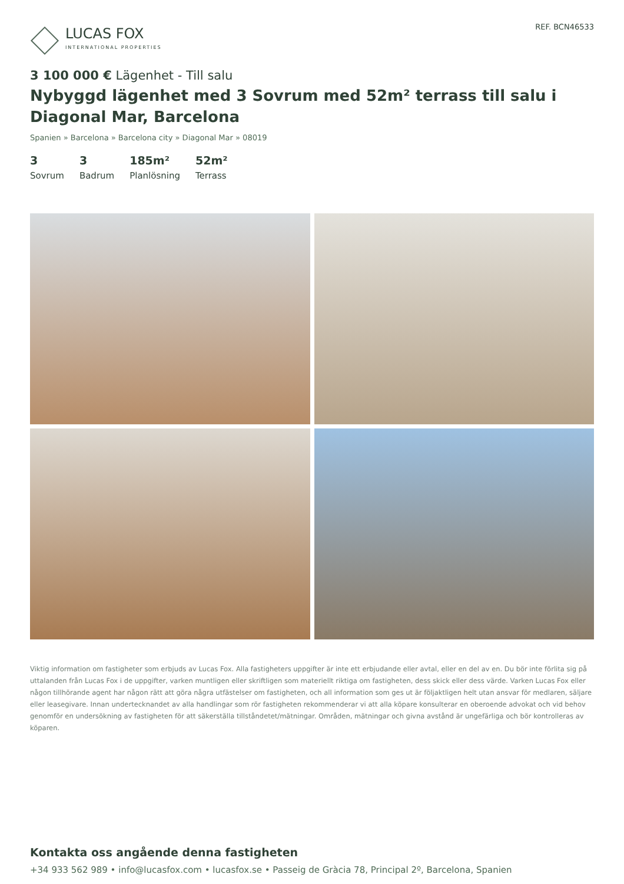LUCAS FOX
INTERNATIONAL PROPERTIES
REF. BCN46533
3 100 000 € Lägenhet - Till salu
Nybyggd lägenhet med 3 Sovrum med 52m² terrass till salu i Diagonal Mar, Barcelona
Spanien » Barcelona » Barcelona city » Diagonal Mar » 08019
3
Sovrum
3
Badrum
185m²
Planlösning
52m²
Terrass
Viktig information om fastigheter som erbjuds av Lucas Fox. Alla fastigheters uppgifter är inte ett erbjudande eller avtal, eller en del av en. Du bör inte förlita sig på uttalanden från Lucas Fox i de uppgifter, varken muntligen eller skriftligen som materiellt riktiga om fastigheten, dess skick eller dess värde. Varken Lucas Fox eller någon tillhörande agent har någon rätt att göra några utfästelser om fastigheten, och all information som ges ut är följaktligen helt utan ansvar för medlaren, säljare eller leasegivare. Innan undertecknandet av alla handlingar som rör fastigheten rekommenderar vi att alla köpare konsulterar en oberoende advokat och vid behov genomför en undersökning av fastigheten för att säkerställa tillståndetet/mätningar. Områden, mätningar och givna avstånd är ungefärliga och bör kontrolleras av köparen.
Kontakta oss angående denna fastigheten
+34 933 562 989 • info@lucasfox.com • lucasfox.se • Passeig de Gràcia 78, Principal 2º, Barcelona, Spanien